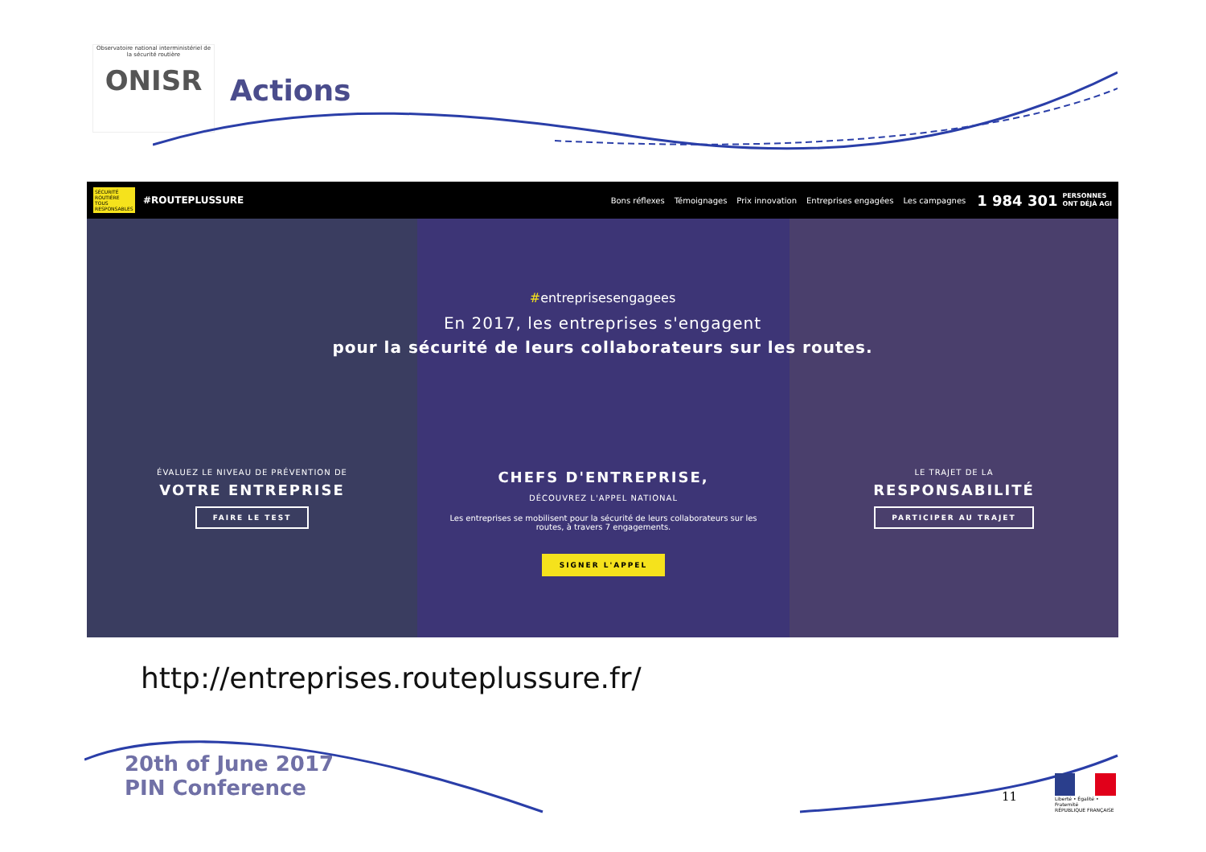Observatoire national interministériel de la sécurité routière
ONISR
Actions
SÉCURITÉ ROUTIÈRE TOUS RESPONSABLES #ROUTEPLUSSURE
Bons réflexes Témoignages Prix innovation Entreprises engagées Les campagnes
1 984 301 PERSONNES
ONT DÉJÀ AGI
#entreprisesengagees
En 2017, les entreprises s'engagent
pour la sécurité de leurs collaborateurs sur les routes.
ÉVALUEZ LE NIVEAU DE PRÉVENTION DE
VOTRE ENTREPRISE
FAIRE LE TEST
CHEFS D'ENTREPRISE,
DÉCOUVREZ L'APPEL NATIONAL
Les entreprises se mobilisent pour la sécurité de leurs collaborateurs sur les routes, à travers 7 engagements.
SIGNER L'APPEL
LE TRAJET DE LA
RESPONSABILITÉ
PARTICIPER AU TRAJET
http://entreprises.routeplussure.fr/
20th of June 2017
PIN Conference
11
Liberté • Égalité • Fraternité
RÉPUBLIQUE FRANÇAISE